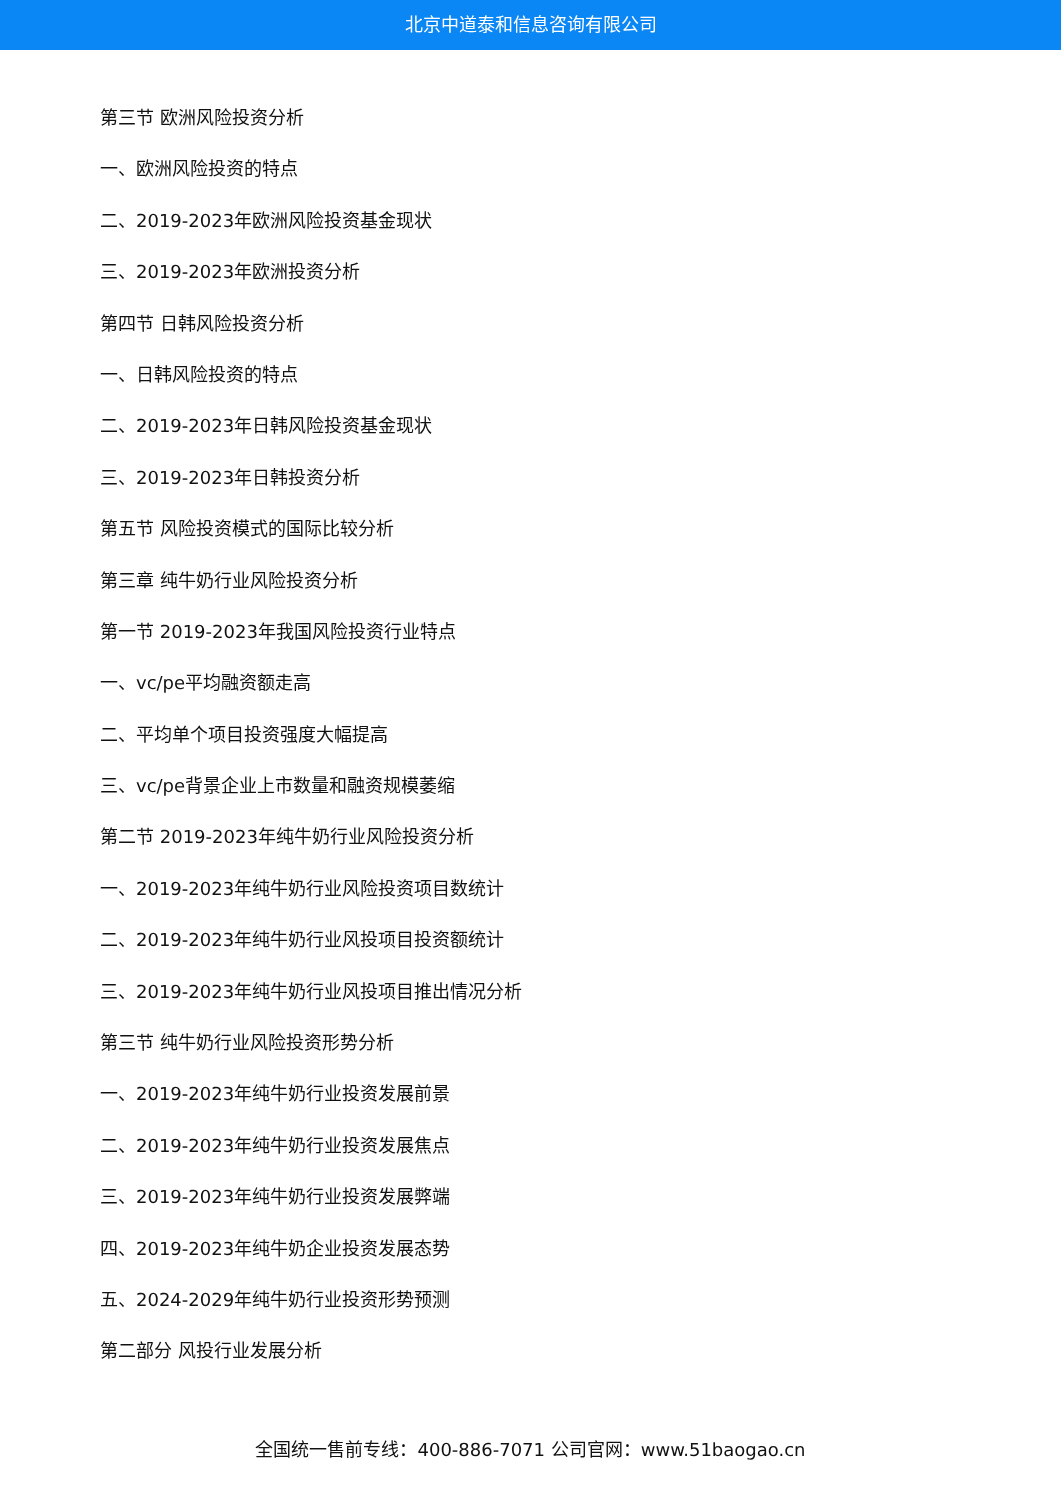北京中道泰和信息咨询有限公司
第三节 欧洲风险投资分析
一、欧洲风险投资的特点
二、2019-2023年欧洲风险投资基金现状
三、2019-2023年欧洲投资分析
第四节 日韩风险投资分析
一、日韩风险投资的特点
二、2019-2023年日韩风险投资基金现状
三、2019-2023年日韩投资分析
第五节 风险投资模式的国际比较分析
第三章 纯牛奶行业风险投资分析
第一节 2019-2023年我国风险投资行业特点
一、vc/pe平均融资额走高
二、平均单个项目投资强度大幅提高
三、vc/pe背景企业上市数量和融资规模萎缩
第二节 2019-2023年纯牛奶行业风险投资分析
一、2019-2023年纯牛奶行业风险投资项目数统计
二、2019-2023年纯牛奶行业风投项目投资额统计
三、2019-2023年纯牛奶行业风投项目推出情况分析
第三节 纯牛奶行业风险投资形势分析
一、2019-2023年纯牛奶行业投资发展前景
二、2019-2023年纯牛奶行业投资发展焦点
三、2019-2023年纯牛奶行业投资发展弊端
四、2019-2023年纯牛奶企业投资发展态势
五、2024-2029年纯牛奶行业投资形势预测
第二部分 风投行业发展分析
全国统一售前专线：400-886-7071 公司官网：www.51baogao.cn